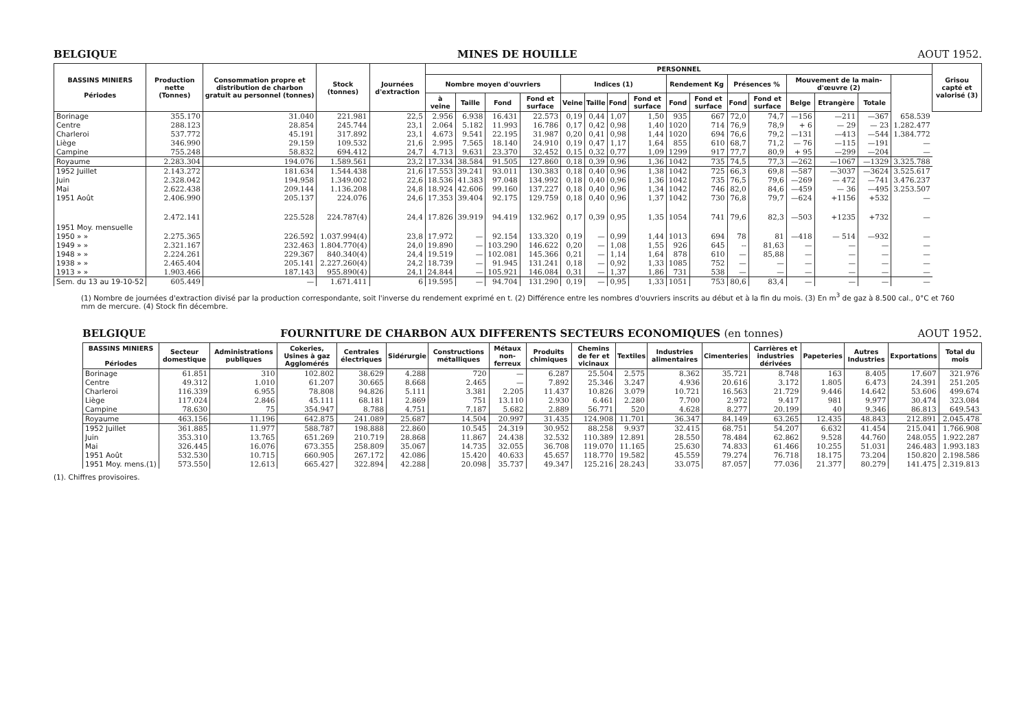BELGIQUE MINES DE HOUILLE AOUT 1952.
| BASSINS MINIERS Périodes | Production nette (Tonnes) | Consommation propre et distribution de charbon gratuit au personnel (tonnes) | Stock (tonnes) | Journées d'extraction | PERSONNEL | | | | | | | | | | | | | | | | Grisou capté et valorisé (3) |
| --- | --- | --- | --- | --- | --- | --- | --- | --- | --- | --- | --- | --- | --- | --- | --- | --- | --- | --- | --- | --- | --- |
| | | | | | Nombre moyen d'ouvriers | | | | Indices (1) | | | | Rendement Kg | | Présences % | | Mouvement de la main-d'œuvre (2) | | | | |
| | | | | | à veine | Taille | Fond | Fond et surface | Veine | Taille | Fond | Fond et surface | Fond | Fond et surface | Fond | Fond et surface | Belge | Etrangère | Totale | | |
| Borinage | 355.170 | 31.040 | 221.981 | 22,5 | 2.956 | 6.938 | 16.431 | 22.573 | 0,19 | 0,44 | 1,07 | 1,50 | 935 | 667 | 72,0 | 74,7 | —156 | —211 | —367 | 658.539 | |
| Centre | 288.123 | 28.854 | 245.744 | 23,1 | 2.064 | 5.182 | 11.993 | 16.786 | 0,17 | 0,42 | 0,98 | 1,40 | 1020 | 714 | 76,9 | 78,9 | + 6 | — 29 | — 23 | 1.282.477 | |
| Charleroi | 537.772 | 45.191 | 317.892 | 23,1 | 4.673 | 9.541 | 22.195 | 31.987 | 0,20 | 0,41 | 0,98 | 1,44 | 1020 | 694 | 76,6 | 79,2 | —131 | —413 | —544 | 1.384.772 | |
| Liège | 346.990 | 29.159 | 109.532 | 21,6 | 2.995 | 7.565 | 18.140 | 24.910 | 0,19 | 0,47 | 1,17 | 1,64 | 855 | 610 | 68,7 | 71,2 | — 76 | —115 | —191 | — | |
| Campine | 755.248 | 58.832 | 694.412 | 24,7 | 4.713 | 9.631 | 23.370 | 32.452 | 0,15 | 0,32 | 0,77 | 1,09 | 1299 | 917 | 77,7 | 80,9 | + 95 | —299 | —204 | — | |
| Royaume | 2.283.304 | 194.076 | 1.589.561 | 23,2 | 17.334 | 38.584 | 91.505 | 127.860 | 0,18 | 0,39 | 0,96 | 1,36 | 1042 | 735 | 74,5 | 77,3 | —262 | —1067 | —1329 | 3.325.788 | |
| 1952 Juillet | 2.143.272 | 181.634 | 1.544.438 | 21,6 | 17.553 | 39.241 | 93.011 | 130.383 | 0,18 | 0,40 | 0,96 | 1,38 | 1042 | 725 | 66,3 | 69,8 | —587 | —3037 | —3624 | 3.525.617 | |
| Juin | 2.328.042 | 194.958 | 1.349.002 | 22,6 | 18.536 | 41.383 | 97.048 | 134.992 | 0,18 | 0,40 | 0,96 | 1,36 | 1042 | 735 | 76,5 | 79,6 | —269 | — 472 | —741 | 3.476.237 | |
| Mai | 2.622.438 | 209.144 | 1.136.208 | 24,8 | 18.924 | 42.606 | 99.160 | 137.227 | 0,18 | 0,40 | 0,96 | 1,34 | 1042 | 746 | 82,0 | 84,6 | —459 | — 36 | —495 | 3.253.507 | |
| 1951 Août | 2.406.990 | 205.137 | 224.076 | 24,6 | 17.353 | 39.404 | 92.175 | 129.759 | 0,18 | 0,40 | 0,96 | 1,37 | 1042 | 730 | 76,8 | 79,7 | —624 | +1156 | +532 | — | |
| 1951 Moy. mensuelle | 2.472.141 | 225.528 | 224.787(4) | 24,4 | 17.826 | 39.919 | 94.419 | 132.962 | 0,17 | 0,39 | 0,95 | 1,35 | 1054 | 741 | 79,6 | 82,3 | —503 | +1235 | +732 | — | |
| 1950 » » | 2.275.365 | 226.592 | 1.037.994(4) | 23,8 | 17.972 | — | 92.154 | 133.320 | 0,19 | — | 0,99 | 1,44 | 1013 | 694 | 78 | 81 | —418 | — 514 | —932 | — | |
| 1949 » » | 2.321.167 | 232.463 | 1.804.770(4) | 24,0 | 19.890 | — | 103.290 | 146.622 | 0,20 | — | 1,08 | 1,55 | 926 | 645 | -- | 81,63 | — | — | — | — | |
| 1948 » » | 2.224.261 | 229.367 | 840.340(4) | 24,4 | 19.519 | — | 102.081 | 145.366 | 0,21 | — | 1,14 | 1,64 | 878 | 610 | — | 85,88 | — | — | — | — | |
| 1938 » » | 2.465.404 | 205.141 | 2.227.260(4) | 24,2 | 18.739 | — | 91.945 | 131.241 | 0,18 | — | 0,92 | 1,33 | 1085 | 752 | — | — | — | — | — | — | |
| 1913 » » | 1.903.466 | 187.143 | 955.890(4) | 24,1 | 24.844 | — | 105.921 | 146.084 | 0,31 | — | 1,37 | 1,86 | 731 | 538 | — | — | — | — | — | — | |
| Sem. du 13 au 19-10-52 | 605.449 | — | 1.671.411 | 6 | 19.595 | — | 94.704 | 131.290 | 0,19 | — | 0,95 | 1,33 | 1051 | 753 | 80,6 | 83,4 | — | — | — | — | |
(1) Nombre de journées d'extraction divisé par la production correspondante, soit l'inverse du rendement exprimé en t. (2) Différence entre les nombres d'ouvriers inscrits au début et à la fin du mois. (3) En m<sup>3</sup> de gaz à 8.500 cal., 0°C et 760 mm de mercure. (4) Stock fin décembre.
BELGIQUE FOURNITURE DE CHARBON AUX DIFFERENTS SECTEURS ECONOMIQUES (en tonnes) AOUT 1952.
| BASSINS MINIERS Périodes | Secteur domestique | Administrations publiques | Cokeries, Usines à gaz Agglomérés | Centrales électriques | Sidérurgie | Constructions métalliques | Métaux non-ferreux | Produits chimiques | Chemins de fer et vicinaux | Textiles | Industries alimentaires | Cimenteries | Carrières et industries dérivées | Papeteries | Autres Industries | Exportations | Total du mois |
| --- | --- | --- | --- | --- | --- | --- | --- | --- | --- | --- | --- | --- | --- | --- | --- | --- | --- |
| Borinage | 61.851 | 310 | 102.802 | 38.629 | 4.288 | 720 | — | 6.287 | 25.504 | 2.575 | 8.362 | 35.721 | 8.748 | 163 | 8.405 | 17.607 | 321.976 |
| Centre | 49.312 | 1.010 | 61.207 | 30.665 | 8.668 | 2.465 | — | 7.892 | 25.346 | 3.247 | 4.936 | 20.616 | 3.172 | 1.805 | 6.473 | 24.391 | 251.205 |
| Charleroi | 116.339 | 6.955 | 78.808 | 94.826 | 5.111 | 3.381 | 2.205 | 11.437 | 10.826 | 3.079 | 10.721 | 16.563 | 21.729 | 9.446 | 14.642 | 53.606 | 499.674 |
| Liège | 117.024 | 2.846 | 45.111 | 68.181 | 2.869 | 751 | 13.110 | 2.930 | 6.461 | 2.280 | 7.700 | 2.972 | 9.417 | 981 | 9.977 | 30.474 | 323.084 |
| Campine | 78.630 | 75 | 354.947 | 8.788 | 4.751 | 7.187 | 5.682 | 2.889 | 56.771 | 520 | 4.628 | 8.277 | 20.199 | 40 | 9.346 | 86.813 | 649.543 |
| Royaume | 463.156 | 11.196 | 642.875 | 241.089 | 25.687 | 14.504 | 20.997 | 31.435 | 124.908 | 11.701 | 36.347 | 84.149 | 63.265 | 12.435 | 48.843 | 212.891 | 2.045.478 |
| 1952 Juillet | 361.885 | 11.977 | 588.787 | 198.888 | 22.860 | 10.545 | 24.319 | 30.952 | 88.258 | 9.937 | 32.415 | 68.751 | 54.207 | 6.632 | 41.454 | 215.041 | 1.766.908 |
| Juin | 353.310 | 13.765 | 651.269 | 210.719 | 28.868 | 11.867 | 24.438 | 32.532 | 110.389 | 12.891 | 28.550 | 78.484 | 62.862 | 9.528 | 44.760 | 248.055 | 1.922.287 |
| Mai | 326.445 | 16.076 | 673.355 | 258.809 | 35.067 | 14.735 | 32.055 | 36.708 | 119.070 | 11.165 | 25.630 | 74.833 | 61.466 | 10.255 | 51.031 | 246.483 | 1.993.183 |
| 1951 Août | 532.530 | 10.715 | 660.905 | 267.172 | 42.086 | 15.420 | 40.633 | 45.657 | 118.770 | 19.582 | 45.559 | 79.274 | 76.718 | 18.175 | 73.204 | 150.820 | 2.198.586 |
| 1951 Moy. mens.(1) | 573.550 | 12.613 | 665.427 | 322.894 | 42.288 | 20.098 | 35.737 | 49.347 | 125.216 | 28.243 | 33.075 | 87.057 | 77.036 | 21.377 | 80.279 | 141.475 | 2.319.813 |
(1). Chiffres provisoires.